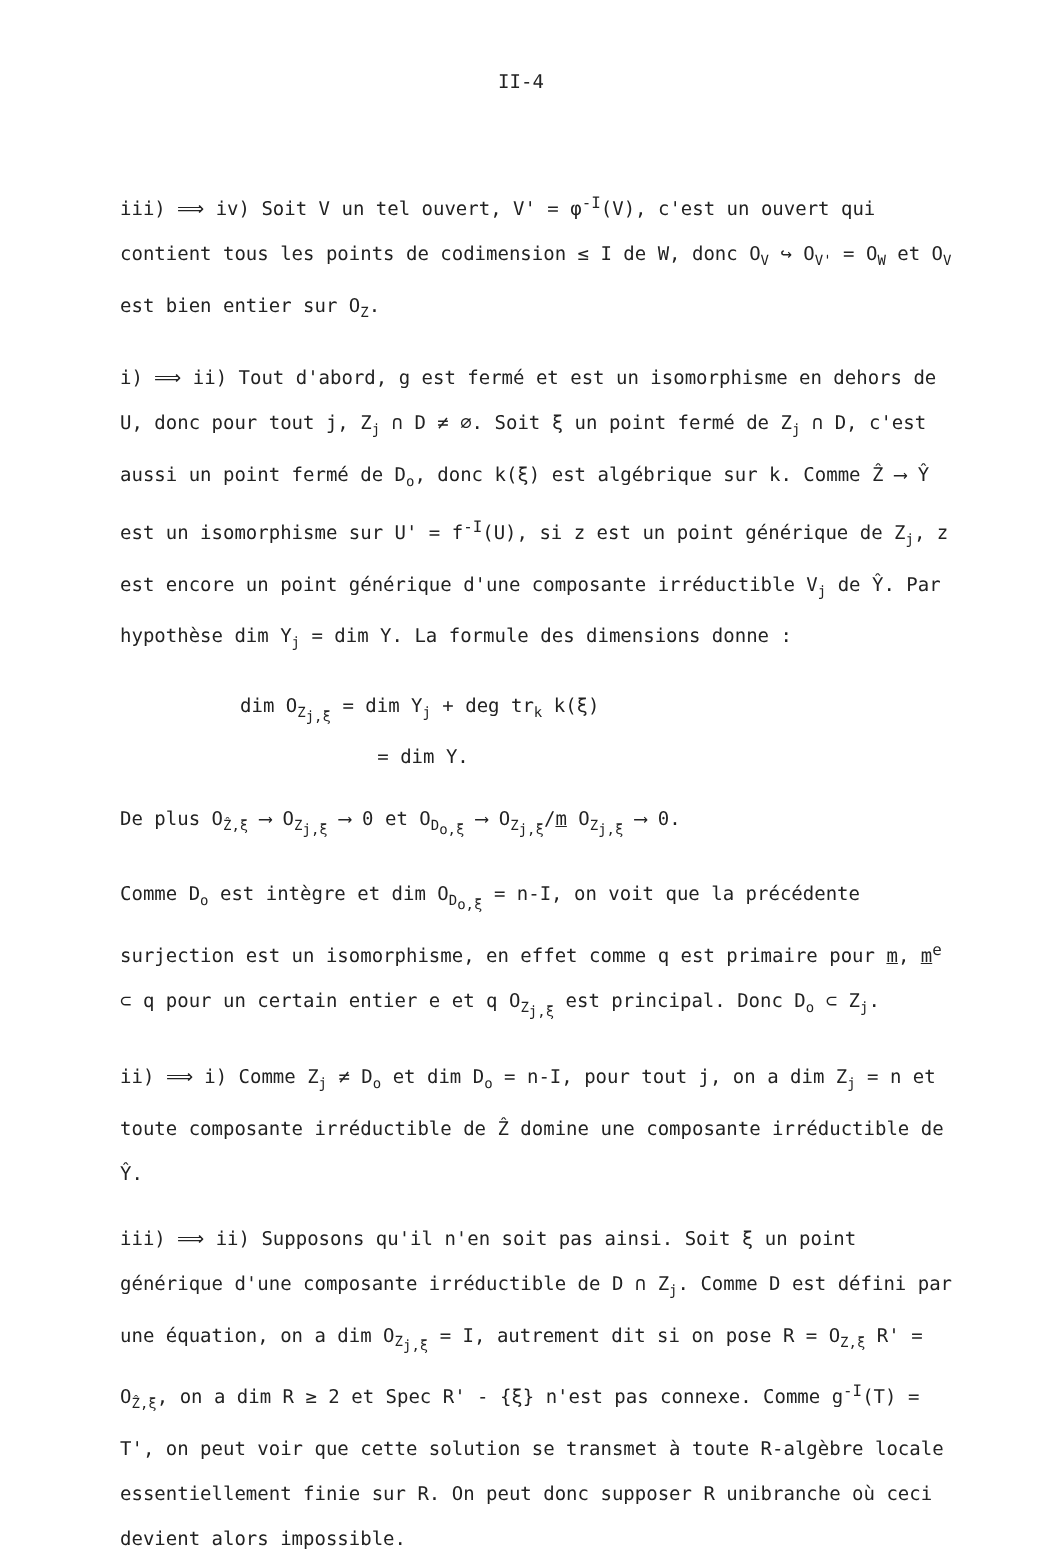II-4
iii) ⟹ iv) Soit V un tel ouvert, V' = φ<sup>-I</sup>(V), c'est un ouvert qui contient tous les points de codimension ≤ I de W, donc O<sub>V</sub> ↪ O<sub>V'</sub> = O<sub>W</sub> et O<sub>V</sub> est bien entier sur O<sub>Z</sub>.
i) ⟹ ii) Tout d'abord, g est fermé et est un isomorphisme en dehors de U, donc pour tout j, Z<sub>j</sub> ∩ D ≠ ∅. Soit ξ un point fermé de Z<sub>j</sub> ∩ D, c'est aussi un point fermé de D<sub>o</sub>, donc k(ξ) est algébrique sur k. Comme Ẑ ⟶ Ŷ est un isomorphisme sur U' = f<sup>-I</sup>(U), si z est un point générique de Z<sub>j</sub>, z est encore un point générique d'une composante irréductible V<sub>j</sub> de Ŷ. Par hypothèse dim Y<sub>j</sub> = dim Y. La formule des dimensions donne :
dim O<sub>Z<sub>j,ξ</sub></sub> = dim Y<sub>j</sub> + deg tr<sub>k</sub> k(ξ)
= dim Y.
De plus O<sub>Ẑ,ξ</sub> ⟶ O<sub>Z<sub>j,ξ</sub></sub> ⟶ 0 et O<sub>D<sub>o,ξ</sub></sub> ⟶ O<sub>Z<sub>j,ξ</sub></sub>/m O<sub>Z<sub>j,ξ</sub></sub> ⟶ 0.
Comme D<sub>o</sub> est intègre et dim O<sub>D<sub>o,ξ</sub></sub> = n-I, on voit que la précédente surjection est un isomorphisme, en effet comme q est primaire pour m, m<sup>e</sup> ⊂ q pour un certain entier e et q O<sub>Z<sub>j,ξ</sub></sub> est principal. Donc D<sub>o</sub> ⊂ Z<sub>j</sub>.
ii) ⟹ i) Comme Z<sub>j</sub> ≠ D<sub>o</sub> et dim D<sub>o</sub> = n-I, pour tout j, on a dim Z<sub>j</sub> = n et toute composante irréductible de Ẑ domine une composante irréductible de Ŷ.
iii) ⟹ ii) Supposons qu'il n'en soit pas ainsi. Soit ξ un point générique d'une composante irréductible de D ∩ Z<sub>j</sub>. Comme D est défini par une équation, on a dim O<sub>Z<sub>j,ξ</sub></sub> = I, autrement dit si on pose R = O<sub>Z,ξ</sub> R' = O<sub>Ẑ,ξ</sub>, on a dim R ≥ 2 et Spec R' - {ξ} n'est pas connexe. Comme g<sup>-I</sup>(T) = T', on peut voir que cette solution se transmet à toute R-algèbre locale essentiellement finie sur R. On peut donc supposer R unibranche où ceci devient alors impossible.